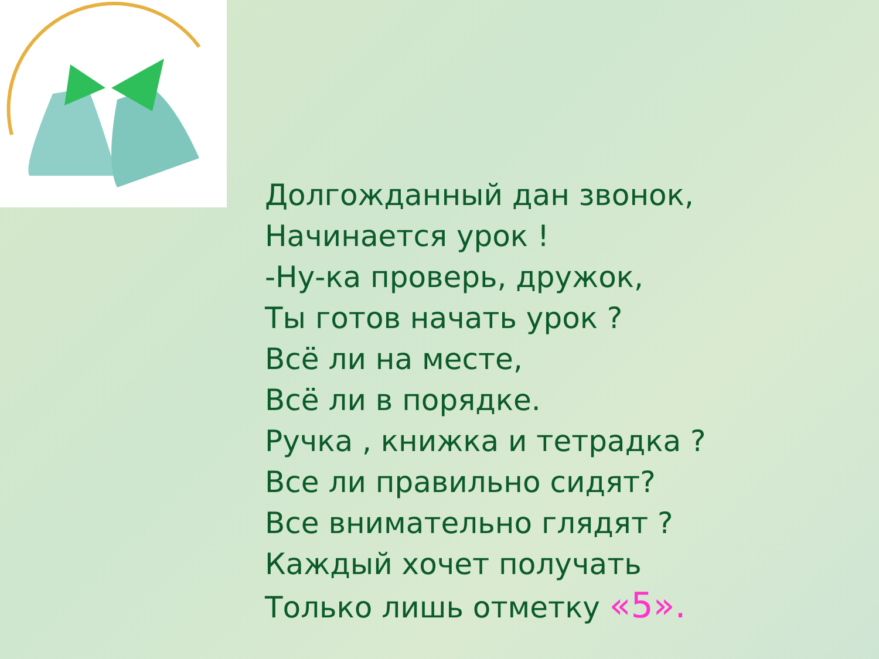Долгожданный дан звонок,
Начинается урок !
-Ну-ка проверь, дружок,
Ты готов начать урок ?
Всё ли на месте,
Всё ли в порядке.
Ручка , книжка и тетрадка ?
Все ли правильно сидят?
Все внимательно глядят ?
Каждый хочет получать
Только лишь отметку «5».